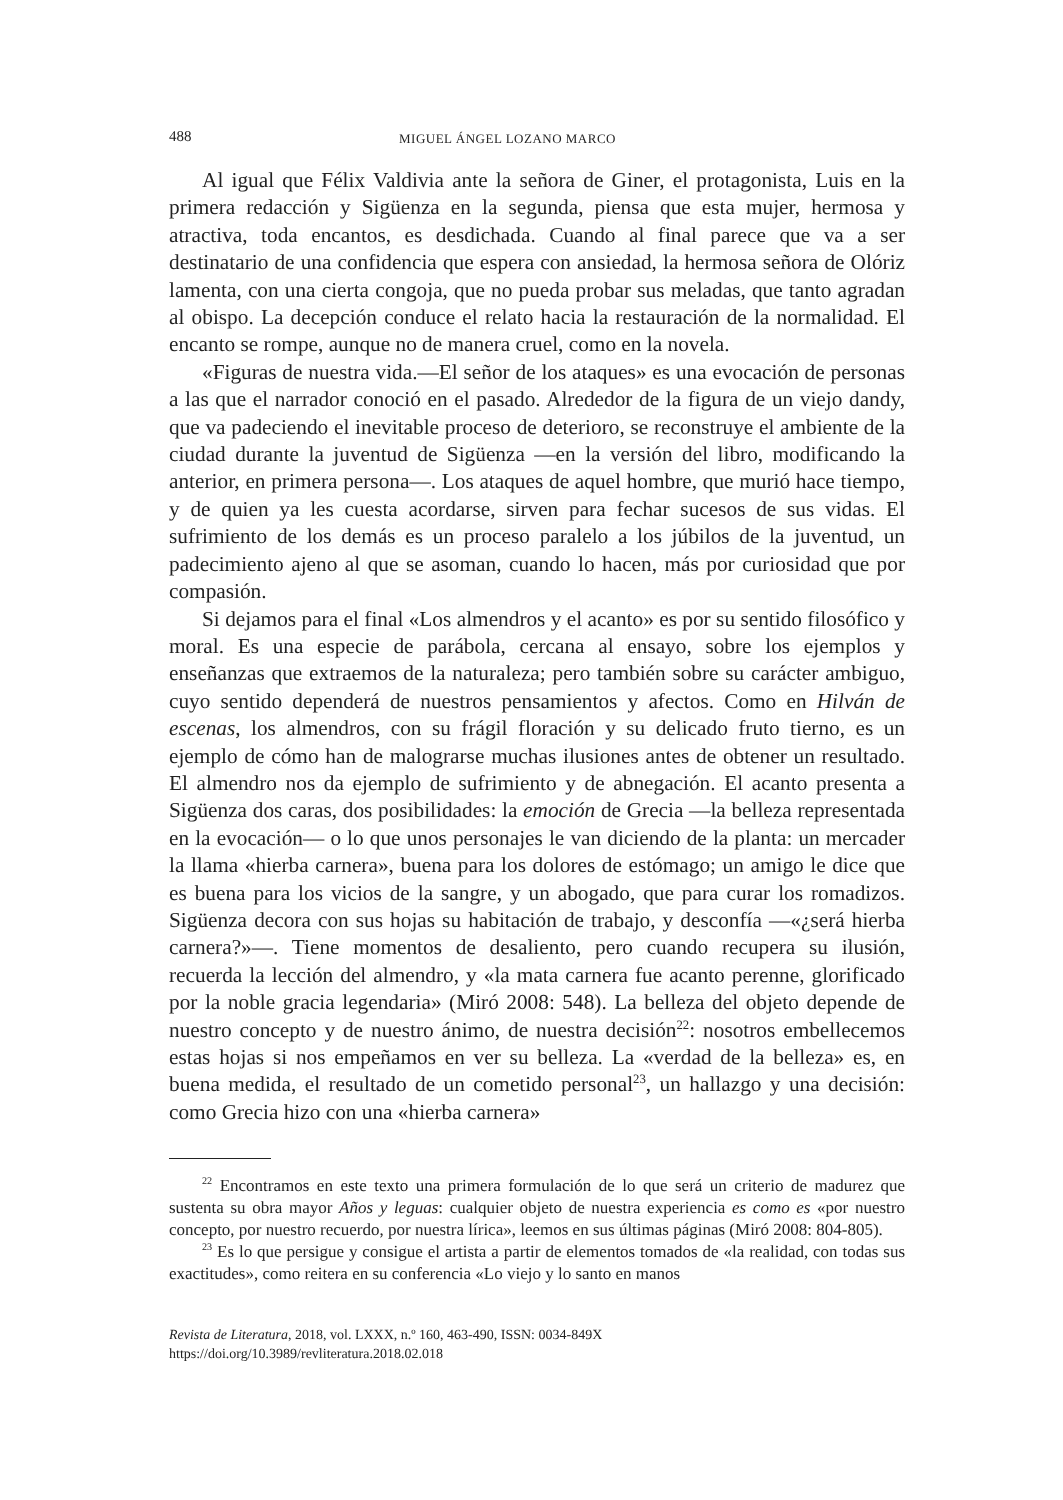488 MIGUEL ÁNGEL LOZANO MARCO
Al igual que Félix Valdivia ante la señora de Giner, el protagonista, Luis en la primera redacción y Sigüenza en la segunda, piensa que esta mujer, hermosa y atractiva, toda encantos, es desdichada. Cuando al final parece que va a ser destinatario de una confidencia que espera con ansiedad, la hermosa señora de Olóriz lamenta, con una cierta congoja, que no pueda probar sus meladas, que tanto agradan al obispo. La decepción conduce el relato hacia la restauración de la normalidad. El encanto se rompe, aunque no de manera cruel, como en la novela.
«Figuras de nuestra vida.—El señor de los ataques» es una evocación de personas a las que el narrador conoció en el pasado. Alrededor de la figura de un viejo dandy, que va padeciendo el inevitable proceso de deterioro, se reconstruye el ambiente de la ciudad durante la juventud de Sigüenza —en la versión del libro, modificando la anterior, en primera persona—. Los ataques de aquel hombre, que murió hace tiempo, y de quien ya les cuesta acordarse, sirven para fechar sucesos de sus vidas. El sufrimiento de los demás es un proceso paralelo a los júbilos de la juventud, un padecimiento ajeno al que se asoman, cuando lo hacen, más por curiosidad que por compasión.
Si dejamos para el final «Los almendros y el acanto» es por su sentido filosófico y moral. Es una especie de parábola, cercana al ensayo, sobre los ejemplos y enseñanzas que extraemos de la naturaleza; pero también sobre su carácter ambiguo, cuyo sentido dependerá de nuestros pensamientos y afectos. Como en Hilván de escenas, los almendros, con su frágil floración y su delicado fruto tierno, es un ejemplo de cómo han de malograrse muchas ilusiones antes de obtener un resultado. El almendro nos da ejemplo de sufrimiento y de abnegación. El acanto presenta a Sigüenza dos caras, dos posibilidades: la emoción de Grecia —la belleza representada en la evocación— o lo que unos personajes le van diciendo de la planta: un mercader la llama «hierba carnera», buena para los dolores de estómago; un amigo le dice que es buena para los vicios de la sangre, y un abogado, que para curar los romadizos. Sigüenza decora con sus hojas su habitación de trabajo, y desconfía —«¿será hierba carnera?»—. Tiene momentos de desaliento, pero cuando recupera su ilusión, recuerda la lección del almendro, y «la mata carnera fue acanto perenne, glorificado por la noble gracia legendaria» (Miró 2008: 548). La belleza del objeto depende de nuestro concepto y de nuestro ánimo, de nuestra decisión<sup>22</sup>: nosotros embellecemos estas hojas si nos empeñamos en ver su belleza. La «verdad de la belleza» es, en buena medida, el resultado de un cometido personal<sup>23</sup>, un hallazgo y una decisión: como Grecia hizo con una «hierba carnera»
<sup>22</sup> Encontramos en este texto una primera formulación de lo que será un criterio de madurez que sustenta su obra mayor Años y leguas: cualquier objeto de nuestra experiencia es como es «por nuestro concepto, por nuestro recuerdo, por nuestra lírica», leemos en sus últimas páginas (Miró 2008: 804-805).
<sup>23</sup> Es lo que persigue y consigue el artista a partir de elementos tomados de «la realidad, con todas sus exactitudes», como reitera en su conferencia «Lo viejo y lo santo en manos
Revista de Literatura, 2018, vol. LXXX, n.º 160, 463-490, ISSN: 0034-849X
https://doi.org/10.3989/revliteratura.2018.02.018